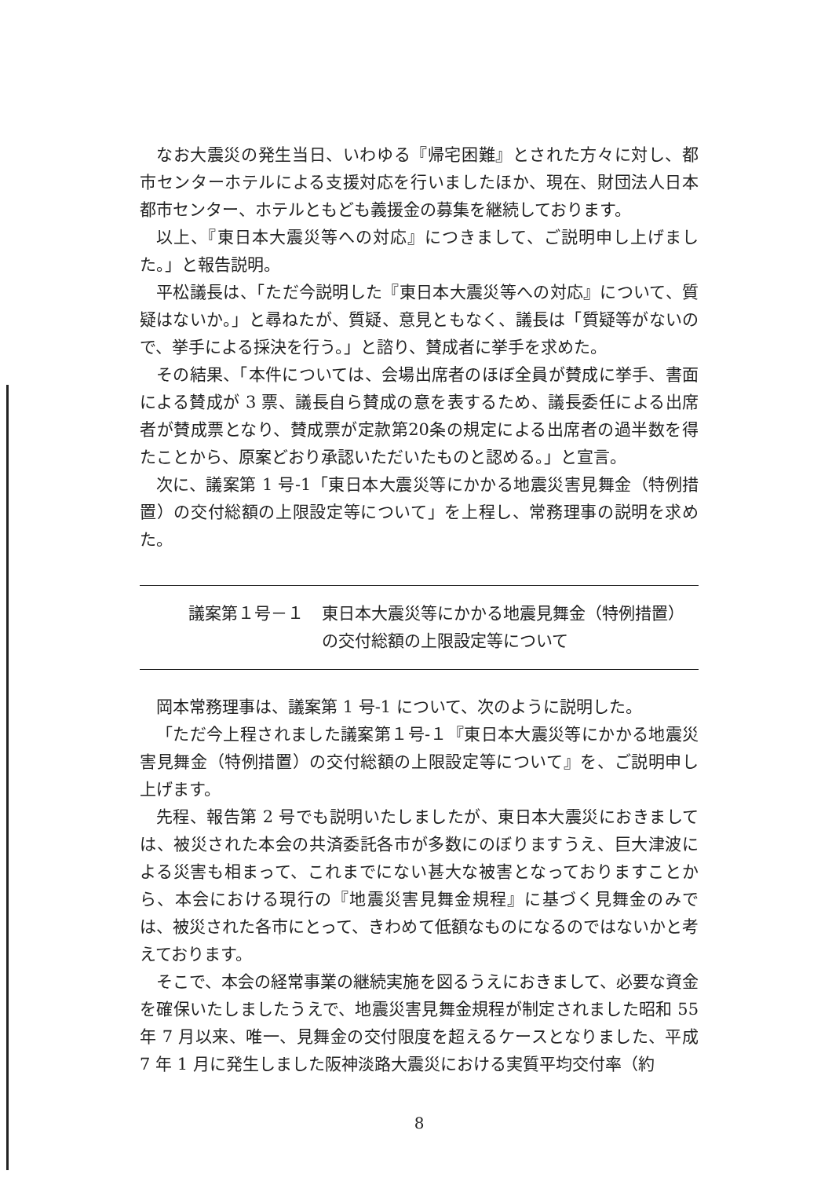なお大震災の発生当日、いわゆる『帰宅困難』とされた方々に対し、都市センターホテルによる支援対応を行いましたほか、現在、財団法人日本都市センター、ホテルともども義援金の募集を継続しております。
以上、『東日本大震災等への対応』につきまして、ご説明申し上げました。」と報告説明。
平松議長は、「ただ今説明した『東日本大震災等への対応』について、質疑はないか。」と尋ねたが、質疑、意見ともなく、議長は「質疑等がないので、挙手による採決を行う。」と諮り、賛成者に挙手を求めた。
その結果、「本件については、会場出席者のほぼ全員が賛成に挙手、書面による賛成が 3 票、議長自ら賛成の意を表するため、議長委任による出席者が賛成票となり、賛成票が定款第20条の規定による出席者の過半数を得たことから、原案どおり承認いただいたものと認める。」と宣言。
次に、議案第 1 号-1「東日本大震災等にかかる地震災害見舞金（特例措置）の交付総額の上限設定等について」を上程し、常務理事の説明を求めた。
議案第１号－１ 東日本大震災等にかかる地震見舞金（特例措置）
の交付総額の上限設定等について
岡本常務理事は、議案第 1 号-1 について、次のように説明した。
「ただ今上程されました議案第１号-１『東日本大震災等にかかる地震災害見舞金（特例措置）の交付総額の上限設定等について』を、ご説明申し上げます。
先程、報告第 2 号でも説明いたしましたが、東日本大震災におきましては、被災された本会の共済委託各市が多数にのぼりますうえ、巨大津波による災害も相まって、これまでにない甚大な被害となっておりますことから、本会における現行の『地震災害見舞金規程』に基づく見舞金のみでは、被災された各市にとって、きわめて低額なものになるのではないかと考えております。
そこで、本会の経常事業の継続実施を図るうえにおきまして、必要な資金を確保いたしましたうえで、地震災害見舞金規程が制定されました昭和 55 年 7 月以来、唯一、見舞金の交付限度を超えるケースとなりました、平成 7 年 1 月に発生しました阪神淡路大震災における実質平均交付率（約
8